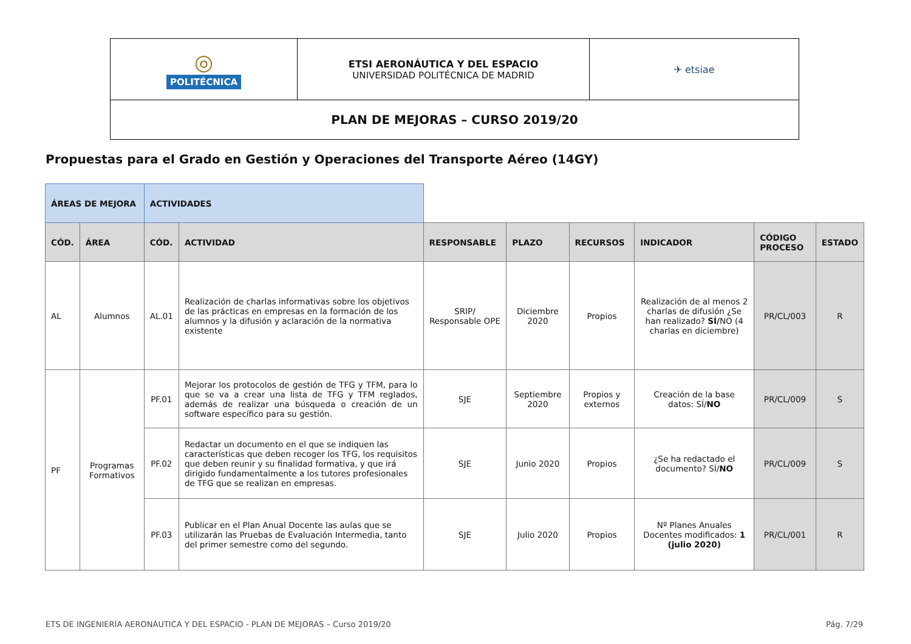| ◎ POLITÉCNICA | ETSI AERONÁUTICA Y DEL ESPACIO UNIVERSIDAD POLITÉCNICA DE MADRID | ✈ etsiae |
| PLAN DE MEJORAS – CURSO 2019/20 | | |
Propuestas para el Grado en Gestión y Operaciones del Transporte Aéreo (14GY)
| ÁREAS DE MEJORA | | ACTIVIDADES | | | | | | | |
| CÓD. | ÁREA | CÓD. | ACTIVIDAD | RESPONSABLE | PLAZO | RECURSOS | INDICADOR | CÓDIGO PROCESO | ESTADO |
| AL | Alumnos | AL.01 | Realización de charlas informativas sobre los objetivos de las prácticas en empresas en la formación de los alumnos y la difusión y aclaración de la normativa existente | SRIP/ Responsable OPE | Diciembre 2020 | Propios | Realización de al menos 2 charlas de difusión ¿Se han realizado? SÍ/ NO (4 charlas en diciembre) | PR/CL/003 | R |
| PF | Programas Formativos | PF.01 | Mejorar los protocolos de gestión de TFG y TFM, para lo que se va a crear una lista de TFG y TFM reglados, además de realizar una búsqueda o creación de un software específico para su gestión. | SJE | Septiembre 2020 | Propios y externos | Creación de la base datos: SÍ/ NO | PR/CL/009 | S |
| | | PF.02 | Redactar un documento en el que se indiquen las características que deben recoger los TFG, los requisitos que deben reunir y su finalidad formativa, y que irá dirigido fundamentalmente a los tutores profesionales de TFG que se realizan en empresas. | SJE | Junio 2020 | Propios | ¿Se ha redactado el documento? SÍ/ NO | PR/CL/009 | S |
| | | PF.03 | Publicar en el Plan Anual Docente las aulas que se utilizarán las Pruebas de Evaluación Intermedia, tanto del primer semestre como del segundo. | SJE | Julio 2020 | Propios | Nº Planes Anuales Docentes modificados: 1 (julio 2020) | PR/CL/001 | R |
ETS DE INGENIERÍA AERONÁUTICA Y DEL ESPACIO - PLAN DE MEJORAS – Curso 2019/20 Pág. 7/29